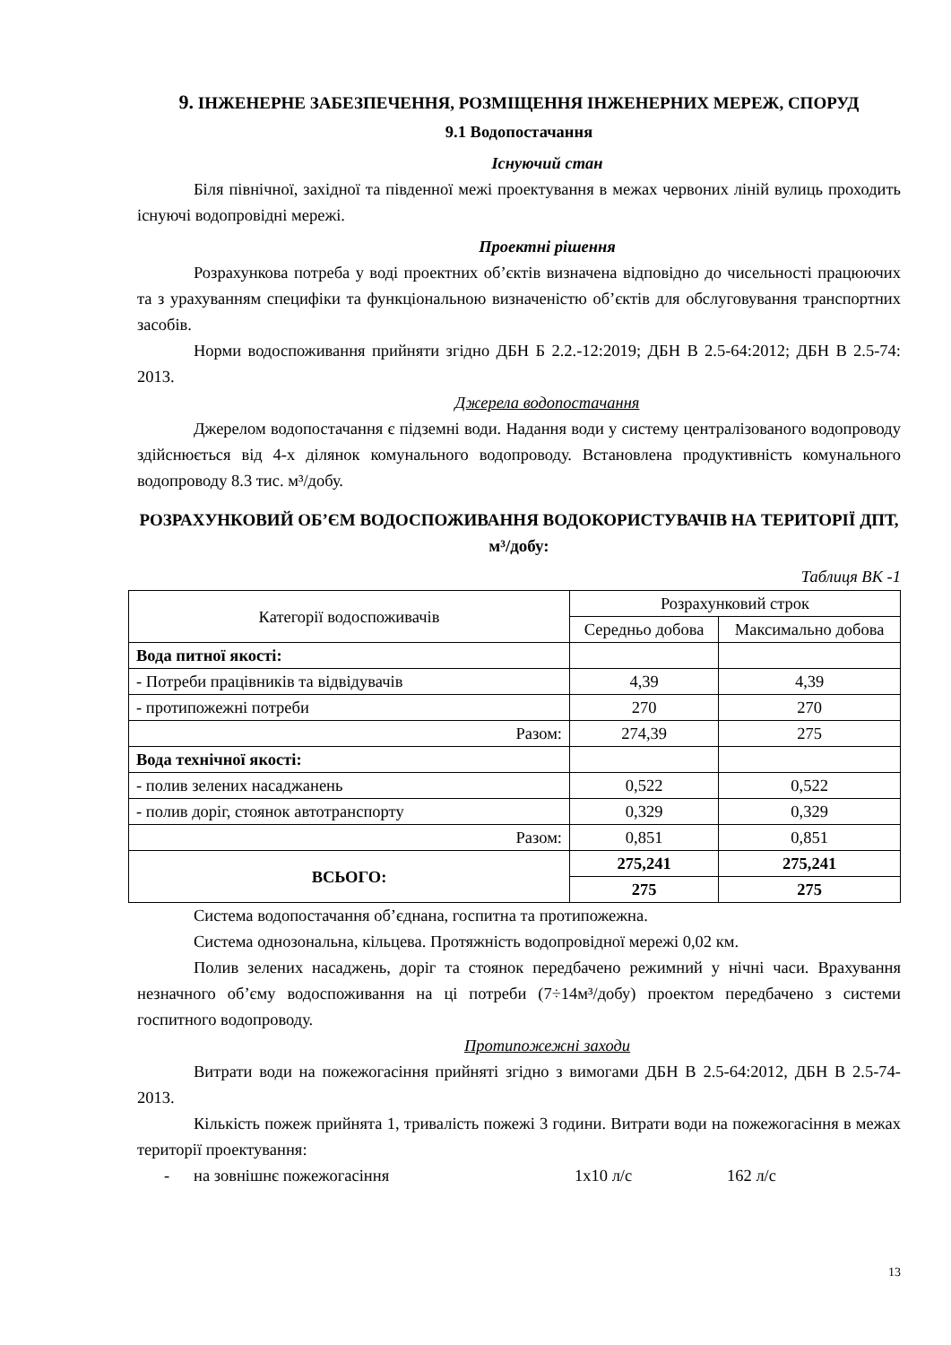9. ІНЖЕНЕРНЕ ЗАБЕЗПЕЧЕННЯ, РОЗМІЩЕННЯ ІНЖЕНЕРНИХ МЕРЕЖ, СПОРУД
9.1 Водопостачання
Існуючий стан
Біля північної, західної та південної межі проектування в межах червоних ліній вулиць проходить існуючі водопровідні мережі.
Проектні рішення
Розрахункова потреба у воді проектних об’єктів визначена відповідно до чисельності працюючих та з урахуванням специфіки та функціональною визначеністю об’єктів для обслуговування транспортних засобів.
Норми водоспоживання прийняти згідно ДБН Б 2.2.-12:2019; ДБН В 2.5-64:2012; ДБН В 2.5-74: 2013.
Джерела водопостачання
Джерелом водопостачання є підземні води. Надання води у систему централізованого водопроводу здійснюється від 4-х ділянок комунального водопроводу. Встановлена продуктивність комунального водопроводу 8.3 тис. м³/добу.
РОЗРАХУНКОВИЙ ОБ’ЄМ ВОДОСПОЖИВАННЯ ВОДОКОРИСТУВАЧІВ НА ТЕРИТОРІЇ ДПТ, м³/добу:
Таблиця ВК -1
| Категорії водоспоживачів | Розрахунковий строк | |
| --- | --- | --- |
| | Середньо добова | Максимально добова |
| Вода питної якості: | | |
| - Потреби працівників та відвідувачів | 4,39 | 4,39 |
| - протипожежні потреби | 270 | 270 |
| Разом: | 274,39 | 275 |
| Вода технічної якості: | | |
| - полив зелених насаджанень | 0,522 | 0,522 |
| - полив доріг, стоянок автотранспорту | 0,329 | 0,329 |
| Разом: | 0,851 | 0,851 |
| ВСЬОГО: | 275,241 | 275,241 |
| | 275 | 275 |
Система водопостачання об’єднана, госпитна та протипожежна.
Система однозональна, кільцева. Протяжність водопровідної мережі 0,02 км.
Полив зелених насаджень, доріг та стоянок передбачено режимний у нічні часи. Врахування незначного об’єму водоспоживання на ці потреби (7÷14м³/добу) проектом передбачено з системи госпитного водопроводу.
Протипожежні заходи
Витрати води на пожежогасіння прийняті згідно з вимогами ДБН В 2.5-64:2012, ДБН В 2.5-74-2013.
Кількість пожеж прийнята 1, тривалість пожежі 3 години. Витрати води на пожежогасіння в межах території проектування:
- на зовнішнє пожежогасіння 1х10 л/с 162 л/с
13